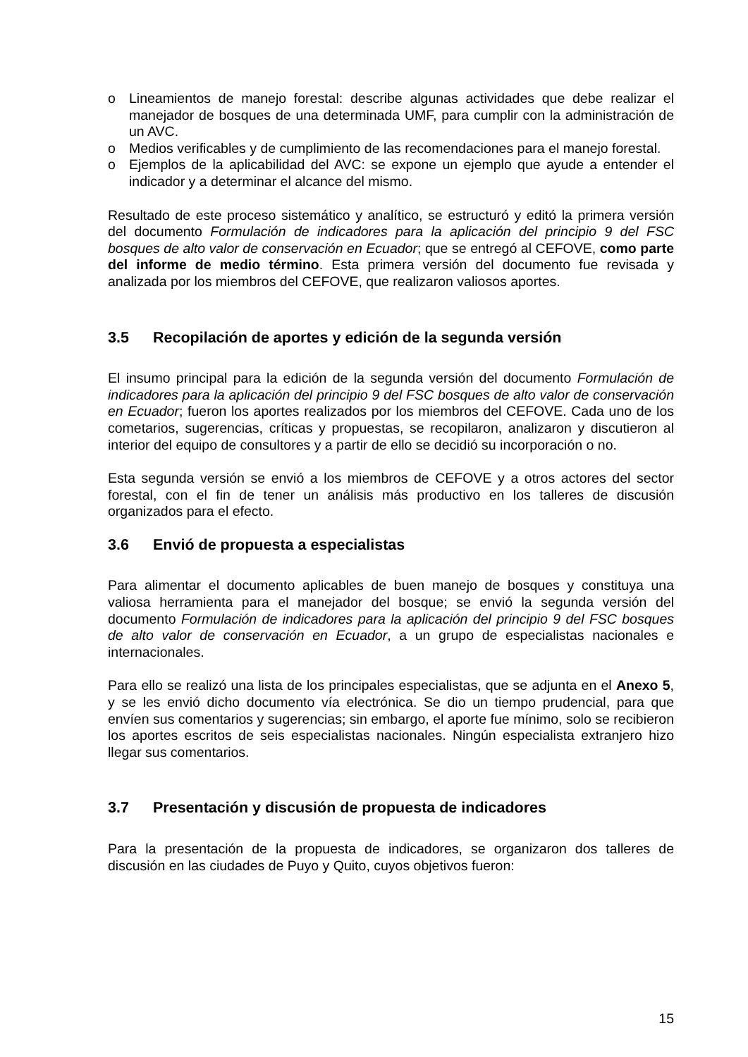o Lineamientos de manejo forestal: describe algunas actividades que debe realizar el manejador de bosques de una determinada UMF, para cumplir con la administración de un AVC.
o Medios verificables y de cumplimiento de las recomendaciones para el manejo forestal.
o Ejemplos de la aplicabilidad del AVC: se expone un ejemplo que ayude a entender el indicador y a determinar el alcance del mismo.
Resultado de este proceso sistemático y analítico, se estructuró y editó la primera versión del documento Formulación de indicadores para la aplicación del principio 9 del FSC bosques de alto valor de conservación en Ecuador; que se entregó al CEFOVE, como parte del informe de medio término. Esta primera versión del documento fue revisada y analizada por los miembros del CEFOVE, que realizaron valiosos aportes.
3.5 Recopilación de aportes y edición de la segunda versión
El insumo principal para la edición de la segunda versión del documento Formulación de indicadores para la aplicación del principio 9 del FSC bosques de alto valor de conservación en Ecuador; fueron los aportes realizados por los miembros del CEFOVE. Cada uno de los cometarios, sugerencias, críticas y propuestas, se recopilaron, analizaron y discutieron al interior del equipo de consultores y a partir de ello se decidió su incorporación o no.
Esta segunda versión se envió a los miembros de CEFOVE y a otros actores del sector forestal, con el fin de tener un análisis más productivo en los talleres de discusión organizados para el efecto.
3.6 Envió de propuesta a especialistas
Para alimentar el documento aplicables de buen manejo de bosques y constituya una valiosa herramienta para el manejador del bosque; se envió la segunda versión del documento Formulación de indicadores para la aplicación del principio 9 del FSC bosques de alto valor de conservación en Ecuador, a un grupo de especialistas nacionales e internacionales.
Para ello se realizó una lista de los principales especialistas, que se adjunta en el Anexo 5, y se les envió dicho documento vía electrónica. Se dio un tiempo prudencial, para que envíen sus comentarios y sugerencias; sin embargo, el aporte fue mínimo, solo se recibieron los aportes escritos de seis especialistas nacionales. Ningún especialista extranjero hizo llegar sus comentarios.
3.7 Presentación y discusión de propuesta de indicadores
Para la presentación de la propuesta de indicadores, se organizaron dos talleres de discusión en las ciudades de Puyo y Quito, cuyos objetivos fueron:
15